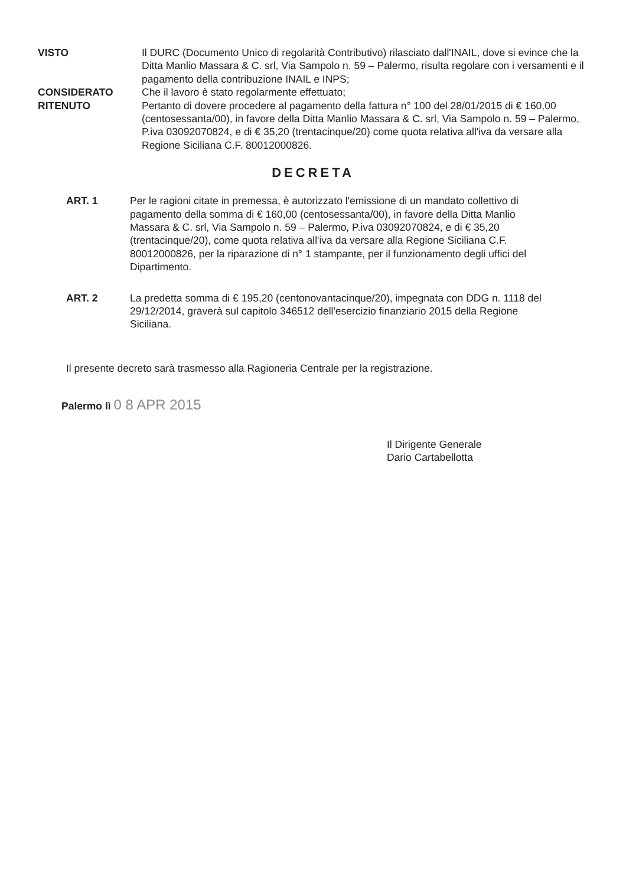VISTO Il DURC (Documento Unico di regolarità Contributivo) rilasciato dall'INAIL, dove si evince che la Ditta Manlio Massara & C. srl, Via Sampolo n. 59 – Palermo, risulta regolare con i versamenti e il pagamento della contribuzione INAIL e INPS;
CONSIDERATO Che il lavoro è stato regolarmente effettuato;
RITENUTO Pertanto di dovere procedere al pagamento della fattura n° 100 del 28/01/2015 di € 160,00 (centosessanta/00), in favore della Ditta Manlio Massara & C. srl, Via Sampolo n. 59 – Palermo, P.iva 03092070824, e di € 35,20 (trentacinque/20) come quota relativa all'iva da versare alla Regione Siciliana C.F. 80012000826.
DECRETA
ART. 1 Per le ragioni citate in premessa, è autorizzato l'emissione di un mandato collettivo di pagamento della somma di € 160,00 (centosessanta/00), in favore della Ditta Manlio Massara & C. srl, Via Sampolo n. 59 – Palermo, P.iva 03092070824, e di € 35,20 (trentacinque/20), come quota relativa all'iva da versare alla Regione Siciliana C.F. 80012000826, per la riparazione di n° 1 stampante, per il funzionamento degli uffici del Dipartimento.
ART. 2 La predetta somma di € 195,20 (centonovantacinque/20), impegnata con DDG n. 1118 del 29/12/2014, graverà sul capitolo 346512 dell'esercizio finanziario 2015 della Regione Siciliana.
Il presente decreto sarà trasmesso alla Ragioneria Centrale per la registrazione.
Palermo lì 0 8 APR 2015
Il Dirigente Generale
Dario Cartabellotta